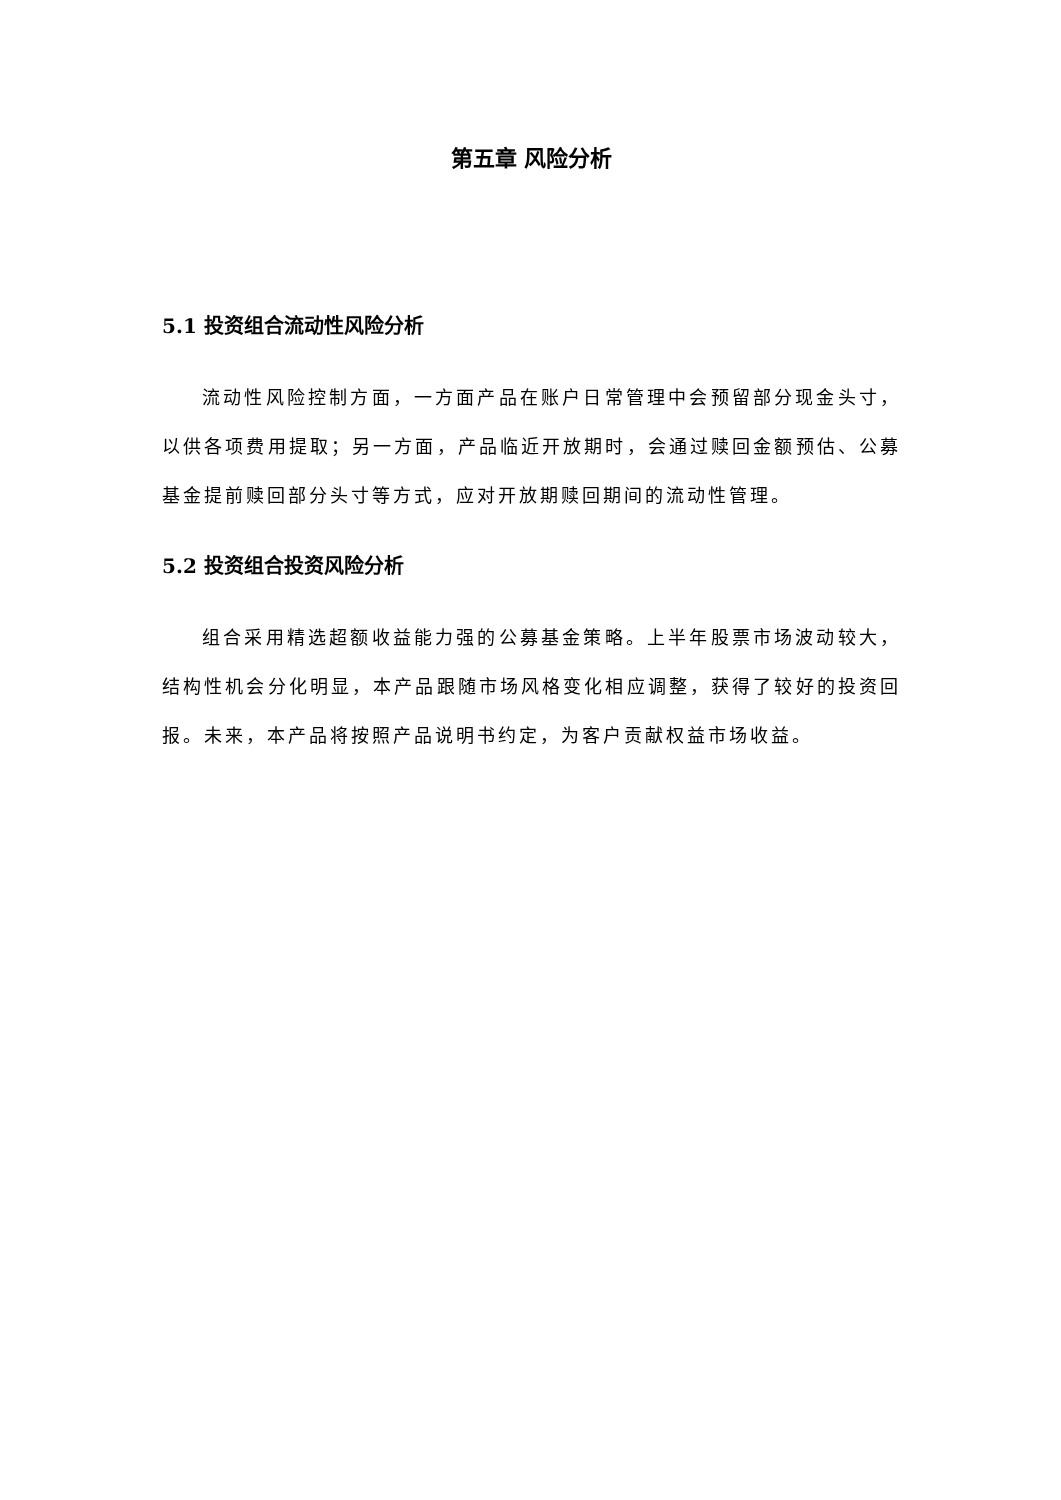第五章 风险分析
5.1 投资组合流动性风险分析
流动性风险控制方面，一方面产品在账户日常管理中会预留部分现金头寸，以供各项费用提取；另一方面，产品临近开放期时，会通过赎回金额预估、公募基金提前赎回部分头寸等方式，应对开放期赎回期间的流动性管理。
5.2 投资组合投资风险分析
组合采用精选超额收益能力强的公募基金策略。上半年股票市场波动较大，结构性机会分化明显，本产品跟随市场风格变化相应调整，获得了较好的投资回报。未来，本产品将按照产品说明书约定，为客户贡献权益市场收益。